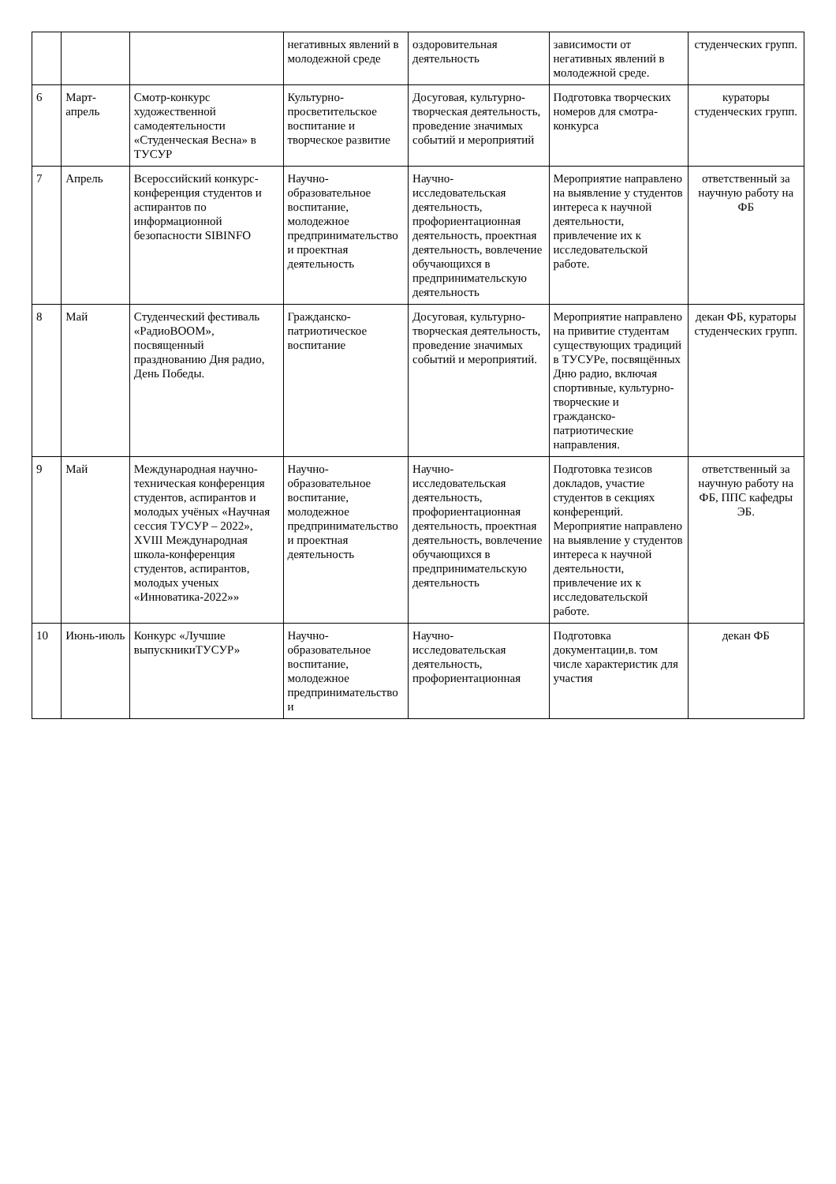| | | | негативных явлений в молодежной среде | оздоровительная деятельность | зависимости от негативных явлений в молодежной среде. | студенческих групп. |
| 6 | Март- апрель | Смотр-конкурс художественной самодеятельности «Студенческая Весна» в ТУСУР | Культурно-просветительское воспитание и творческое развитие | Досуговая, культурно-творческая деятельность, проведение значимых событий и мероприятий | Подготовка творческих номеров для смотра-конкурса | кураторы студенческих групп. |
| 7 | Апрель | Всероссийский конкурс-конференция студентов и аспирантов по информационной безопасности SIBINFO | Научно-образовательное воспитание, молодежное предпринимательство и проектная деятельность | Научно-исследовательская деятельность, профориентационная деятельность, проектная деятельность, вовлечение обучающихся в предпринимательскую деятельность | Мероприятие направлено на выявление у студентов интереса к научной деятельности, привлечение их к исследовательской работе. | ответственный за научную работу на ФБ |
| 8 | Май | Студенческий фестиваль «РадиоBOOM», посвященный празднованию Дня радио, День Победы. | Гражданско-патриотическое воспитание | Досуговая, культурно-творческая деятельность, проведение значимых событий и мероприятий. | Мероприятие направлено на привитие студентам существующих традиций в ТУСУРе, посвящённых Дню радио, включая спортивные, культурно-творческие и гражданско-патриотические направления. | декан ФБ, кураторы студенческих групп. |
| 9 | Май | Международная научно-техническая конференция студентов, аспирантов и молодых учёных «Научная сессия ТУСУР – 2022», XVIII Международная школа-конференция студентов, аспирантов, молодых ученых «Инноватика-2022»» | Научно-образовательное воспитание, молодежное предпринимательство и проектная деятельность | Научно-исследовательская деятельность, профориентационная деятельность, проектная деятельность, вовлечение обучающихся в предпринимательскую деятельность | Подготовка тезисов докладов, участие студентов в секциях конференций. Мероприятие направлено на выявление у студентов интереса к научной деятельности, привлечение их к исследовательской работе. | ответственный за научную работу на ФБ, ППС кафедры ЭБ. |
| 10 | Июнь-июль | Конкурс «Лучшие выпускникиТУСУР» | Научно-образовательное воспитание, молодежное предпринимательство и | Научно-исследовательская деятельность, профориентационная | Подготовка документации,в. том числе характеристик для участия | декан ФБ |